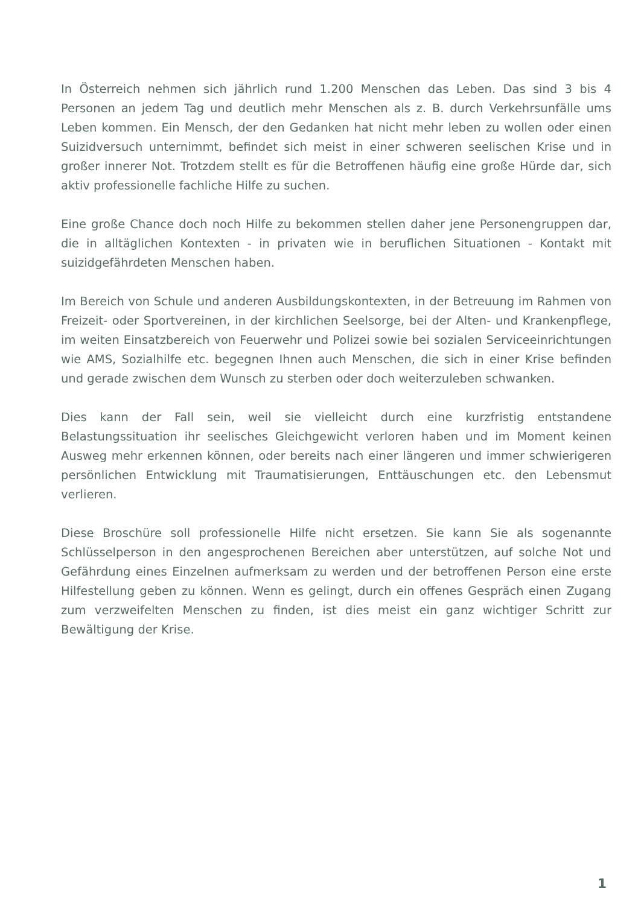In Österreich nehmen sich jährlich rund 1.200 Menschen das Leben. Das sind 3 bis 4 Personen an jedem Tag und deutlich mehr Menschen als z. B. durch Verkehrsunfälle ums Leben kommen. Ein Mensch, der den Gedanken hat nicht mehr leben zu wollen oder einen Suizidversuch unternimmt, befindet sich meist in einer schweren seelischen Krise und in großer innerer Not. Trotzdem stellt es für die Betroffenen häufig eine große Hürde dar, sich aktiv professionelle fachliche Hilfe zu suchen.
Eine große Chance doch noch Hilfe zu bekommen stellen daher jene Personengruppen dar, die in alltäglichen Kontexten - in privaten wie in beruflichen Situationen - Kontakt mit suizidgefährdeten Menschen haben.
Im Bereich von Schule und anderen Ausbildungskontexten, in der Betreuung im Rahmen von Freizeit- oder Sportvereinen, in der kirchlichen Seelsorge, bei der Alten- und Krankenpflege, im weiten Einsatzbereich von Feuerwehr und Polizei sowie bei sozialen Serviceeinrichtungen wie AMS, Sozialhilfe etc. begegnen Ihnen auch Menschen, die sich in einer Krise befinden und gerade zwischen dem Wunsch zu sterben oder doch weiterzuleben schwanken.
Dies kann der Fall sein, weil sie vielleicht durch eine kurzfristig entstandene Belastungssituation ihr seelisches Gleichgewicht verloren haben und im Moment keinen Ausweg mehr erkennen können, oder bereits nach einer längeren und immer schwierigeren persönlichen Entwicklung mit Traumatisierungen, Enttäuschungen etc. den Lebensmut verlieren.
Diese Broschüre soll professionelle Hilfe nicht ersetzen. Sie kann Sie als sogenannte Schlüsselperson in den angesprochenen Bereichen aber unterstützen, auf solche Not und Gefährdung eines Einzelnen aufmerksam zu werden und der betroffenen Person eine erste Hilfestellung geben zu können. Wenn es gelingt, durch ein offenes Gespräch einen Zugang zum verzweifelten Menschen zu finden, ist dies meist ein ganz wichtiger Schritt zur Bewältigung der Krise.
1